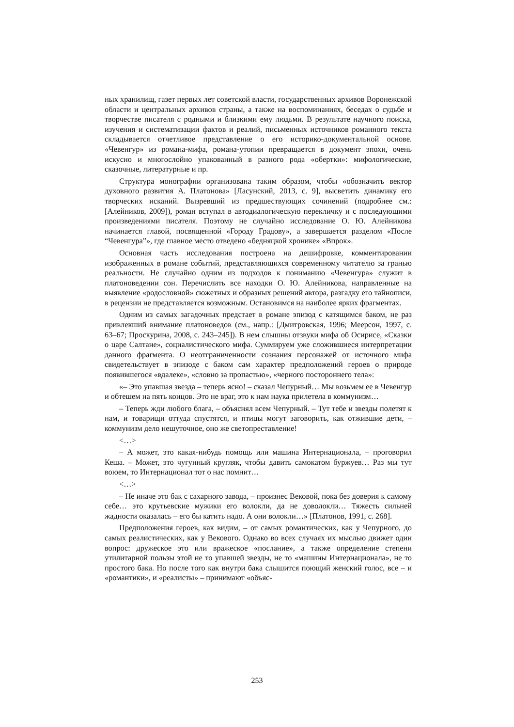ных хранилищ, газет первых лет советской власти, государственных архивов Воронежской области и центральных архивов страны, а также на воспоминаниях, беседах о судьбе и творчестве писателя с родными и близкими ему людьми. В результате научного поиска, изучения и систематизации фактов и реалий, письменных источников романного текста складывается отчетливое представление о его историко-документальной основе. «Чевенгур» из романа-мифа, романа-утопии превращается в документ эпохи, очень искусно и многослойно упакованный в разного рода «обертки»: мифологические, сказочные, литературные и пр.
Структура монографии организована таким образом, чтобы «обозначить вектор духовного развития А. Платонова» [Ласунский, 2013, с. 9], высветить динамику его творческих исканий. Вызревший из предшествующих сочинений (подробнее см.: [Алейников, 2009]), роман вступал в автодиалогическую перекличку и с последующими произведениями писателя. Поэтому не случайно исследование О. Ю. Алейникова начинается главой, посвященной «Городу Градову», а завершается разделом «После “Чевенгура”», где главное место отведено «бедняцкой хронике» «Впрок».
Основная часть исследования построена на дешифровке, комментировании изображенных в романе событий, представляющихся современному читателю за гранью реальности. Не случайно одним из подходов к пониманию «Чевенгура» служит в платоноведении сон. Перечислить все находки О. Ю. Алейникова, направленные на выявление «родословной» сюжетных и образных решений автора, разгадку его тайнописи, в рецензии не представляется возможным. Остановимся на наиболее ярких фрагментах.
Одним из самых загадочных предстает в романе эпизод с катящимся баком, не раз привлекший внимание платоноведов (см., напр.: [Дмитровская, 1996; Меерсон, 1997, с. 63–67; Проскурина, 2008, с. 243–245]). В нем слышны отзвуки мифа об Осирисе, «Сказки о царе Салтане», социалистического мифа. Суммируем уже сложившиеся интерпретации данного фрагмента. О неотграниченности сознания персонажей от источного мифа свидетельствует в эпизоде с баком сам характер предположений героев о природе появившегося «вдалеке», «словно за пропастью», «черного постороннего тела»:
«– Это упавшая звезда – теперь ясно! – сказал Чепурный… Мы возьмем ее в Чевенгур и обтешем на пять концов. Это не враг, это к нам наука прилетела в коммунизм…
– Теперь жди любого блага, – объяснял всем Чепурный. – Тут тебе и звезды полетят к нам, и товарищи оттуда спустятся, и птицы могут заговорить, как отжившие дети, – коммунизм дело нешуточное, оно же светопреставление!
<…>
– А может, это какая-нибудь помощь или машина Интернационала, – проговорил Кеша. – Может, это чугунный кругляк, чтобы давить самокатом буржуев… Раз мы тут воюем, то Интернационал тот о нас помнит…
<…>
– Не иначе это бак с сахарного завода, – произнес Вековой, пока без доверия к самому себе… это крутьевские мужики его волокли, да не доволокли… Тяжесть сильней жадности оказалась – его бы катить надо. А они волокли…» [Платонов, 1991, с. 268].
Предположения героев, как видим, – от самых романтических, как у Чепурного, до самых реалистических, как у Векового. Однако во всех случаях их мыслью движет один вопрос: дружеское это или вражеское «послание», а также определение степени утилитарной пользы этой не то упавшей звезды, не то «машины Интернационала», не то простого бака. Но после того как внутри бака слышится поющий женский голос, все – и «романтики», и «реалисты» – принимают «объяс-
253